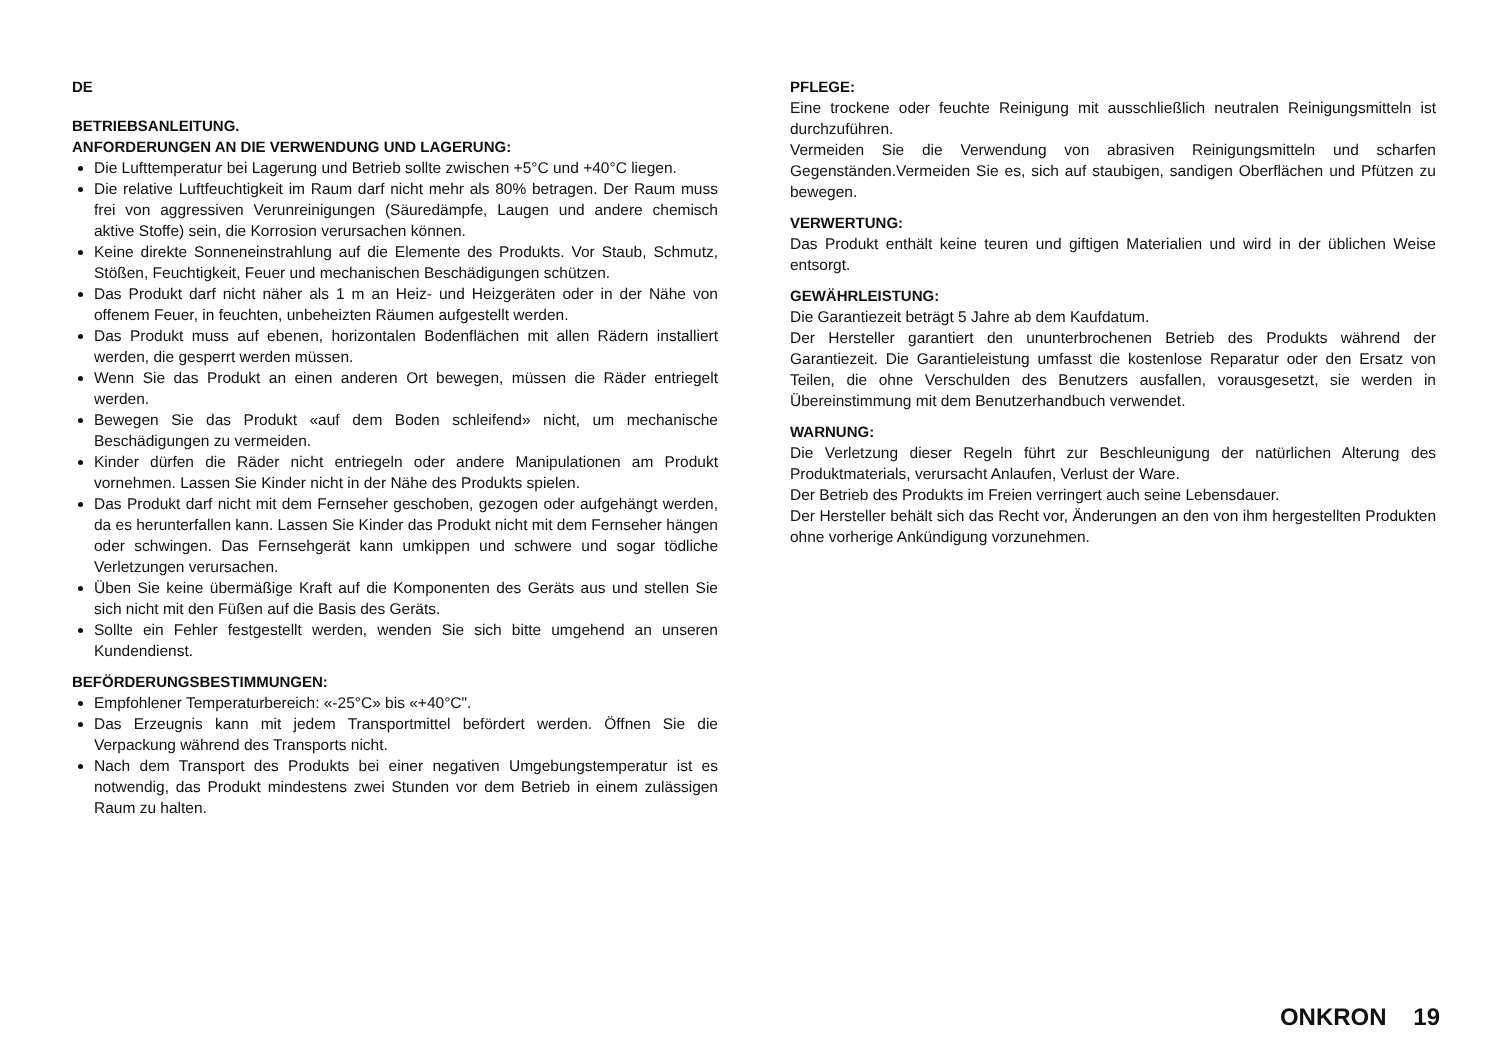DE
BETRIEBSANLEITUNG.
ANFORDERUNGEN AN DIE VERWENDUNG UND LAGERUNG:
Die Lufttemperatur bei Lagerung und Betrieb sollte zwischen +5°C und +40°C liegen.
Die relative Luftfeuchtigkeit im Raum darf nicht mehr als 80% betragen. Der Raum muss frei von aggressiven Verunreinigungen (Säuredämpfe, Laugen und andere chemisch aktive Stoffe) sein, die Korrosion verursachen können.
Keine direkte Sonneneinstrahlung auf die Elemente des Produkts. Vor Staub, Schmutz, Stößen, Feuchtigkeit, Feuer und mechanischen Beschädigungen schützen.
Das Produkt darf nicht näher als 1 m an Heiz- und Heizgeräten oder in der Nähe von offenem Feuer, in feuchten, unbeheizten Räumen aufgestellt werden.
Das Produkt muss auf ebenen, horizontalen Bodenflächen mit allen Rädern installiert werden, die gesperrt werden müssen.
Wenn Sie das Produkt an einen anderen Ort bewegen, müssen die Räder entriegelt werden.
Bewegen Sie das Produkt «auf dem Boden schleifend» nicht, um mechanische Beschädigungen zu vermeiden.
Kinder dürfen die Räder nicht entriegeln oder andere Manipulationen am Produkt vornehmen. Lassen Sie Kinder nicht in der Nähe des Produkts spielen.
Das Produkt darf nicht mit dem Fernseher geschoben, gezogen oder aufgehängt werden, da es herunterfallen kann. Lassen Sie Kinder das Produkt nicht mit dem Fernseher hängen oder schwingen. Das Fernsehgerät kann umkippen und schwere und sogar tödliche Verletzungen verursachen.
Üben Sie keine übermäßige Kraft auf die Komponenten des Geräts aus und stellen Sie sich nicht mit den Füßen auf die Basis des Geräts.
Sollte ein Fehler festgestellt werden, wenden Sie sich bitte umgehend an unseren Kundendienst.
BEFÖRDERUNGSBESTIMMUNGEN:
Empfohlener Temperaturbereich: «-25°C» bis «+40°C".
Das Erzeugnis kann mit jedem Transportmittel befördert werden. Öffnen Sie die Verpackung während des Transports nicht.
Nach dem Transport des Produkts bei einer negativen Umgebungstemperatur ist es notwendig, das Produkt mindestens zwei Stunden vor dem Betrieb in einem zulässigen Raum zu halten.
PFLEGE:
Eine trockene oder feuchte Reinigung mit ausschließlich neutralen Reinigungsmitteln ist durchzuführen.
Vermeiden Sie die Verwendung von abrasiven Reinigungsmitteln und scharfen Gegenständen.Vermeiden Sie es, sich auf staubigen, sandigen Oberflächen und Pfützen zu bewegen.
VERWERTUNG:
Das Produkt enthält keine teuren und giftigen Materialien und wird in der üblichen Weise entsorgt.
GEWÄHRLEISTUNG:
Die Garantiezeit beträgt 5 Jahre ab dem Kaufdatum.
Der Hersteller garantiert den ununterbrochenen Betrieb des Produkts während der Garantiezeit. Die Garantieleistung umfasst die kostenlose Reparatur oder den Ersatz von Teilen, die ohne Verschulden des Benutzers ausfallen, vorausgesetzt, sie werden in Übereinstimmung mit dem Benutzerhandbuch verwendet.
WARNUNG:
Die Verletzung dieser Regeln führt zur Beschleunigung der natürlichen Alterung des Produktmaterials, verursacht Anlaufen, Verlust der Ware.
Der Betrieb des Produkts im Freien verringert auch seine Lebensdauer.
Der Hersteller behält sich das Recht vor, Änderungen an den von ihm hergestellten Produkten ohne vorherige Ankündigung vorzunehmen.
ONKRON 19